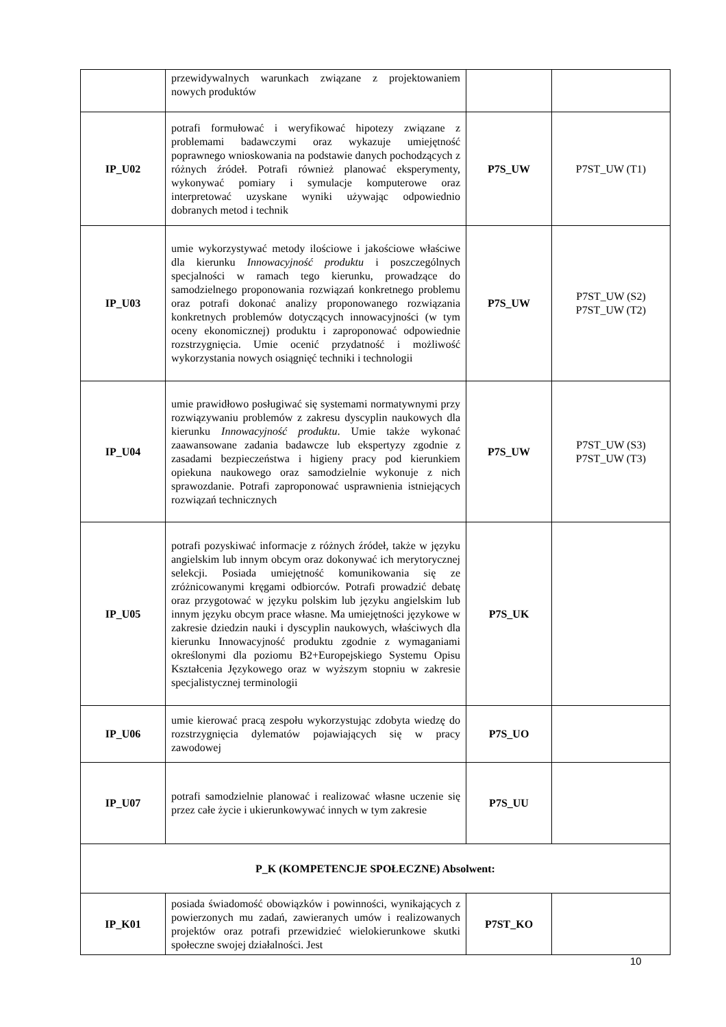| | przewidywalnych warunkach związane z projektowaniem nowych produktów | | |
| IP_U02 | potrafi formułować i weryfikować hipotezy związane z problemami badawczymi oraz wykazuje umiejętność poprawnego wnioskowania na podstawie danych pochodzących z różnych źródeł. Potrafi również planować eksperymenty, wykonywać pomiary i symulacje komputerowe oraz interpretować uzyskane wyniki używając odpowiednio dobranych metod i technik | P7S_UW | P7ST_UW (T1) |
| IP_U03 | umie wykorzystywać metody ilościowe i jakościowe właściwe dla kierunku Innowacyjność produktu i poszczególnych specjalności w ramach tego kierunku, prowadzące do samodzielnego proponowania rozwiązań konkretnego problemu oraz potrafi dokonać analizy proponowanego rozwiązania konkretnych problemów dotyczących innowacyjności (w tym oceny ekonomicznej) produktu i zaproponować odpowiednie rozstrzygnięcia. Umie ocenić przydatność i możliwość wykorzystania nowych osiągnięć techniki i technologii | P7S_UW | P7ST_UW (S2) P7ST_UW (T2) |
| IP_U04 | umie prawidłowo posługiwać się systemami normatywnymi przy rozwiązywaniu problemów z zakresu dyscyplin naukowych dla kierunku Innowacyjność produktu . Umie także wykonać zaawansowane zadania badawcze lub ekspertyzy zgodnie z zasadami bezpieczeństwa i higieny pracy pod kierunkiem opiekuna naukowego oraz samodzielnie wykonuje z nich sprawozdanie. Potrafi zaproponować usprawnienia istniejących rozwiązań technicznych | P7S_UW | P7ST_UW (S3) P7ST_UW (T3) |
| IP_U05 | potrafi pozyskiwać informacje z różnych źródeł, także w języku angielskim lub innym obcym oraz dokonywać ich merytorycznej selekcji. Posiada umiejętność komunikowania się ze zróżnicowanymi kręgami odbiorców. Potrafi prowadzić debatę oraz przygotować w języku polskim lub języku angielskim lub innym języku obcym prace własne. Ma umiejętności językowe w zakresie dziedzin nauki i dyscyplin naukowych, właściwych dla kierunku Innowacyjność produktu zgodnie z wymaganiami określonymi dla poziomu B2+Europejskiego Systemu Opisu Kształcenia Językowego oraz w wyższym stopniu w zakresie specjalistycznej terminologii | P7S_UK | |
| IP_U06 | umie kierować pracą zespołu wykorzystując zdobyta wiedzę do rozstrzygnięcia dylematów pojawiających się w pracy zawodowej | P7S_UO | |
| IP_U07 | potrafi samodzielnie planować i realizować własne uczenie się przez całe życie i ukierunkowywać innych w tym zakresie | P7S_UU | |
| P_K (KOMPETENCJE SPOŁECZNE) Absolwent: | | | |
| IP_K01 | posiada świadomość obowiązków i powinności, wynikających z powierzonych mu zadań, zawieranych umów i realizowanych projektów oraz potrafi przewidzieć wielokierunkowe skutki społeczne swojej działalności. Jest | P7ST_KO | |
10